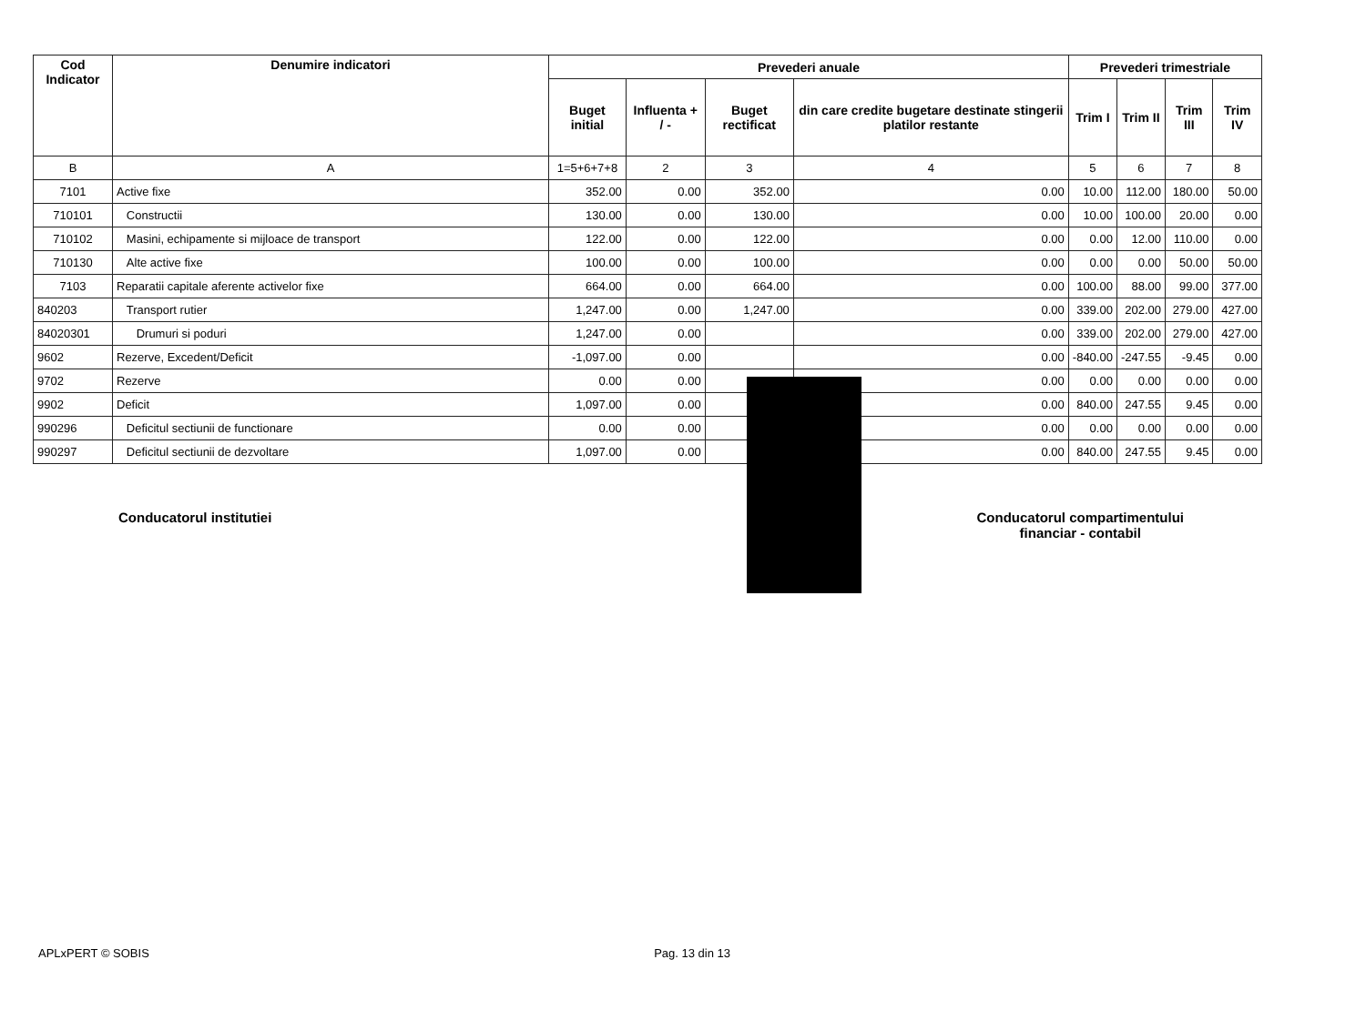| Cod Indicator | Denumire indicatori | Prevederi anuale | | | | Prevederi trimestriale | | | |
| --- | --- | --- | --- | --- | --- | --- | --- | --- | --- |
| | | Buget initial | Influenta + / - | Buget rectificat | din care credite bugetare destinate stingerii platilor restante | Trim I | Trim II | Trim III | Trim IV |
| B | A | 1=5+6+7+8 | 2 | 3 | 4 | 5 | 6 | 7 | 8 |
| 7101 | Active fixe | 352.00 | 0.00 | 352.00 | 0.00 | 10.00 | 112.00 | 180.00 | 50.00 |
| 710101 | Constructii | 130.00 | 0.00 | 130.00 | 0.00 | 10.00 | 100.00 | 20.00 | 0.00 |
| 710102 | Masini, echipamente si mijloace de transport | 122.00 | 0.00 | 122.00 | 0.00 | 0.00 | 12.00 | 110.00 | 0.00 |
| 710130 | Alte active fixe | 100.00 | 0.00 | 100.00 | 0.00 | 0.00 | 0.00 | 50.00 | 50.00 |
| 7103 | Reparatii capitale aferente activelor fixe | 664.00 | 0.00 | 664.00 | 0.00 | 100.00 | 88.00 | 99.00 | 377.00 |
| 840203 | Transport rutier | 1,247.00 | 0.00 | 1,247.00 | 0.00 | 339.00 | 202.00 | 279.00 | 427.00 |
| 84020301 | Drumuri si poduri | 1,247.00 | 0.00 | | 0.00 | 339.00 | 202.00 | 279.00 | 427.00 |
| 9602 | Rezerve, Excedent/Deficit | -1,097.00 | 0.00 | | 0.00 | -840.00 | -247.55 | -9.45 | 0.00 |
| 9702 | Rezerve | 0.00 | 0.00 | | 0.00 | 0.00 | 0.00 | 0.00 | 0.00 |
| 9902 | Deficit | 1,097.00 | 0.00 | | 0.00 | 840.00 | 247.55 | 9.45 | 0.00 |
| 990296 | Deficitul sectiunii de functionare | 0.00 | 0.00 | | 0.00 | 0.00 | 0.00 | 0.00 | 0.00 |
| 990297 | Deficitul sectiunii de dezvoltare | 1,097.00 | 0.00 | | 0.00 | 840.00 | 247.55 | 9.45 | 0.00 |
Conducatorul institutiei Conducatorul compartimentului
financiar - contabil
APLxPERT © SOBIS Pag. 13 din 13